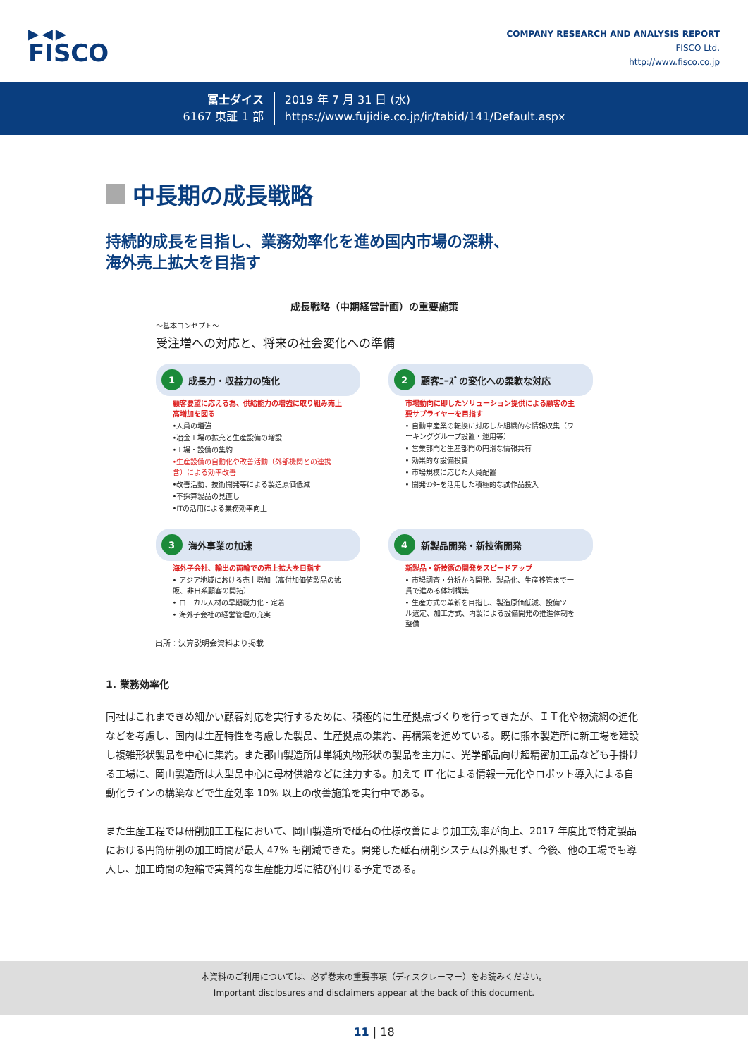▶◀▶
FISCO
COMPANY RESEARCH AND ANALYSIS REPORT
FISCO Ltd.
http://www.fisco.co.jp
冨士ダイス
6167 東証 1 部
2019 年 7 月 31 日 (水)
https://www.fujidie.co.jp/ir/tabid/141/Default.aspx
中長期の成長戦略
持続的成長を目指し、業務効率化を進め国内市場の深耕、
海外売上拡大を目指す
成長戦略（中期経営計画）の重要施策
〜基本コンセプト〜
受注増への対応と、将来の社会変化への準備
1 成長力・収益力の強化
顧客要望に応える為、供給能力の増強に取り組み売上高増加を図る
•人員の増強
•冶金工場の拡充と生産設備の増設
•工場・設備の集約
•生産設備の自動化や改善活動（外部機関との連携含）による効率改善
•改善活動、技術開発等による製造原価低減
•不採算製品の見直し
•ITの活用による業務効率向上
2 顧客ﾆｰｽﾞの変化への柔軟な対応
市場動向に即したソリューション提供による顧客の主要サプライヤーを目指す
• 自動車産業の転換に対応した組織的な情報収集（ワーキンググループ設置・運用等）
• 営業部門と生産部門の円滑な情報共有
• 効果的な設備投資
• 市場規模に応じた人員配置
• 開発ｾﾝﾀｰを活用した積極的な試作品投入
3 海外事業の加速
海外子会社、輸出の両輪での売上拡大を目指す
• アジア地域における売上増加（高付加価値製品の拡販、非日系顧客の開拓）
• ローカル人材の早期戦力化・定着
• 海外子会社の経営管理の充実
4 新製品開発・新技術開発
新製品・新技術の開発をスピードアップ
• 市場調査・分析から開発、製品化、生産移管まで一貫で進める体制構築
• 生産方式の革新を目指し、製造原価低減、設備ツール選定、加工方式、内製による設備開発の推進体制を整備
出所：決算説明会資料より掲載
1. 業務効率化
同社はこれまできめ細かい顧客対応を実行するために、積極的に生産拠点づくりを行ってきたが、ＩＴ化や物流網の進化などを考慮し、国内は生産特性を考慮した製品、生産拠点の集約、再構築を進めている。既に熊本製造所に新工場を建設し複雑形状製品を中心に集約。また郡山製造所は単純丸物形状の製品を主力に、光学部品向け超精密加工品なども手掛ける工場に、岡山製造所は大型品中心に母材供給などに注力する。加えて IT 化による情報一元化やロボット導入による自動化ラインの構築などで生産効率 10% 以上の改善施策を実行中である。
また生産工程では研削加工工程において、岡山製造所で砥石の仕様改善により加工効率が向上、2017 年度比で特定製品における円筒研削の加工時間が最大 47% も削減できた。開発した砥石研削システムは外販せず、今後、他の工場でも導入し、加工時間の短縮で実質的な生産能力増に結び付ける予定である。
本資料のご利用については、必ず巻末の重要事項（ディスクレーマー）をお読みください。
Important disclosures and disclaimers appear at the back of this document.
11 | 18